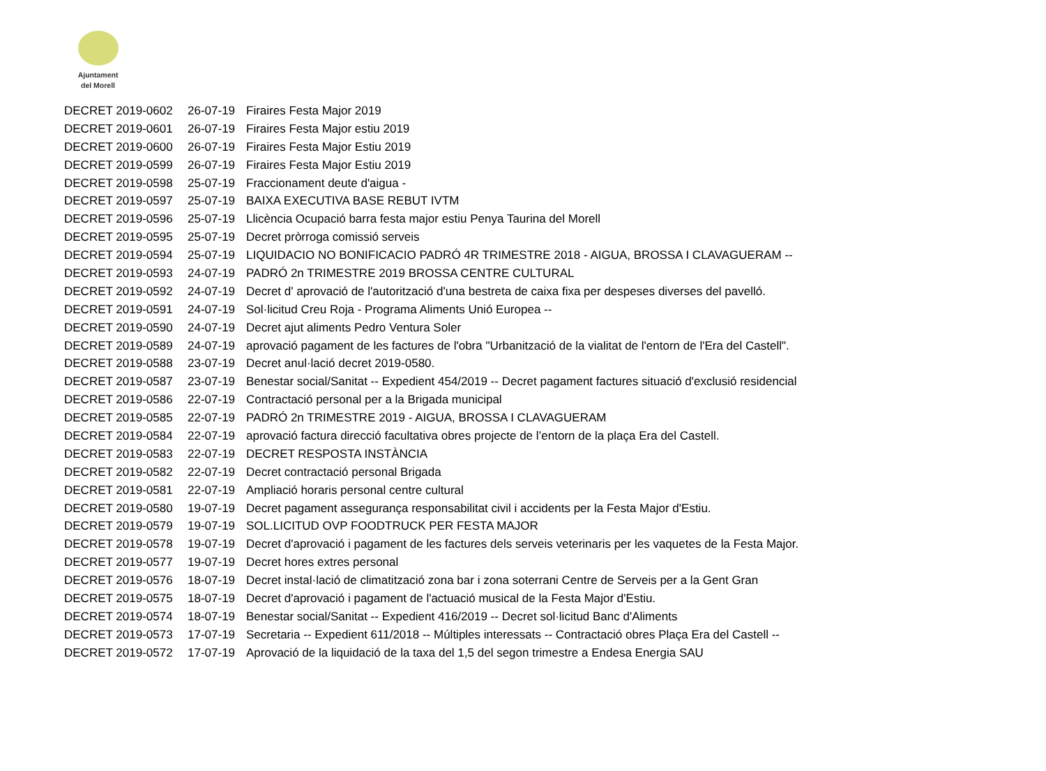Ajuntament
del Morell
| DECRET 2019-0602 | 26-07-19 | Firaires Festa Major 2019 |
| DECRET 2019-0601 | 26-07-19 | Firaires Festa Major estiu 2019 |
| DECRET 2019-0600 | 26-07-19 | Firaires Festa Major Estiu 2019 |
| DECRET 2019-0599 | 26-07-19 | Firaires Festa Major Estiu 2019 |
| DECRET 2019-0598 | 25-07-19 | Fraccionament deute d'aigua - |
| DECRET 2019-0597 | 25-07-19 | BAIXA EXECUTIVA BASE REBUT IVTM |
| DECRET 2019-0596 | 25-07-19 | Llicència Ocupació barra festa major estiu Penya Taurina del Morell |
| DECRET 2019-0595 | 25-07-19 | Decret pròrroga comissió serveis |
| DECRET 2019-0594 | 25-07-19 | LIQUIDACIO NO BONIFICACIO PADRÓ 4R TRIMESTRE 2018 - AIGUA, BROSSA I CLAVAGUERAM -- |
| DECRET 2019-0593 | 24-07-19 | PADRÓ 2n TRIMESTRE 2019 BROSSA CENTRE CULTURAL |
| DECRET 2019-0592 | 24-07-19 | Decret d' aprovació de l'autorització d'una bestreta de caixa fixa per despeses diverses del pavelló. |
| DECRET 2019-0591 | 24-07-19 | Sol·licitud Creu Roja - Programa Aliments Unió Europea -- |
| DECRET 2019-0590 | 24-07-19 | Decret ajut aliments Pedro Ventura Soler |
| DECRET 2019-0589 | 24-07-19 | aprovació pagament de les factures de l'obra "Urbanització de la vialitat de l'entorn de l'Era del Castell". |
| DECRET 2019-0588 | 23-07-19 | Decret anul·lació decret 2019-0580. |
| DECRET 2019-0587 | 23-07-19 | Benestar social/Sanitat -- Expedient 454/2019 -- Decret pagament factures situació d'exclusió residencial |
| DECRET 2019-0586 | 22-07-19 | Contractació personal per a la Brigada municipal |
| DECRET 2019-0585 | 22-07-19 | PADRÓ 2n TRIMESTRE 2019 - AIGUA, BROSSA I CLAVAGUERAM |
| DECRET 2019-0584 | 22-07-19 | aprovació factura direcció facultativa obres projecte de l’entorn de la plaça Era del Castell. |
| DECRET 2019-0583 | 22-07-19 | DECRET RESPOSTA INSTÀNCIA |
| DECRET 2019-0582 | 22-07-19 | Decret contractació personal Brigada |
| DECRET 2019-0581 | 22-07-19 | Ampliació horaris personal centre cultural |
| DECRET 2019-0580 | 19-07-19 | Decret pagament assegurança responsabilitat civil i accidents per la Festa Major d'Estiu. |
| DECRET 2019-0579 | 19-07-19 | SOL.LICITUD OVP FOODTRUCK PER FESTA MAJOR |
| DECRET 2019-0578 | 19-07-19 | Decret d'aprovació i pagament de les factures dels serveis veterinaris per les vaquetes de la Festa Major. |
| DECRET 2019-0577 | 19-07-19 | Decret hores extres personal |
| DECRET 2019-0576 | 18-07-19 | Decret instal·lació de climatització zona bar i zona soterrani Centre de Serveis per a la Gent Gran |
| DECRET 2019-0575 | 18-07-19 | Decret d'aprovació i pagament de l'actuació musical de la Festa Major d'Estiu. |
| DECRET 2019-0574 | 18-07-19 | Benestar social/Sanitat -- Expedient 416/2019 -- Decret sol·licitud Banc d'Aliments |
| DECRET 2019-0573 | 17-07-19 | Secretaria -- Expedient 611/2018 -- Múltiples interessats -- Contractació obres Plaça Era del Castell -- |
| DECRET 2019-0572 | 17-07-19 | Aprovació de la liquidació de la taxa del 1,5 del segon trimestre a Endesa Energia SAU |